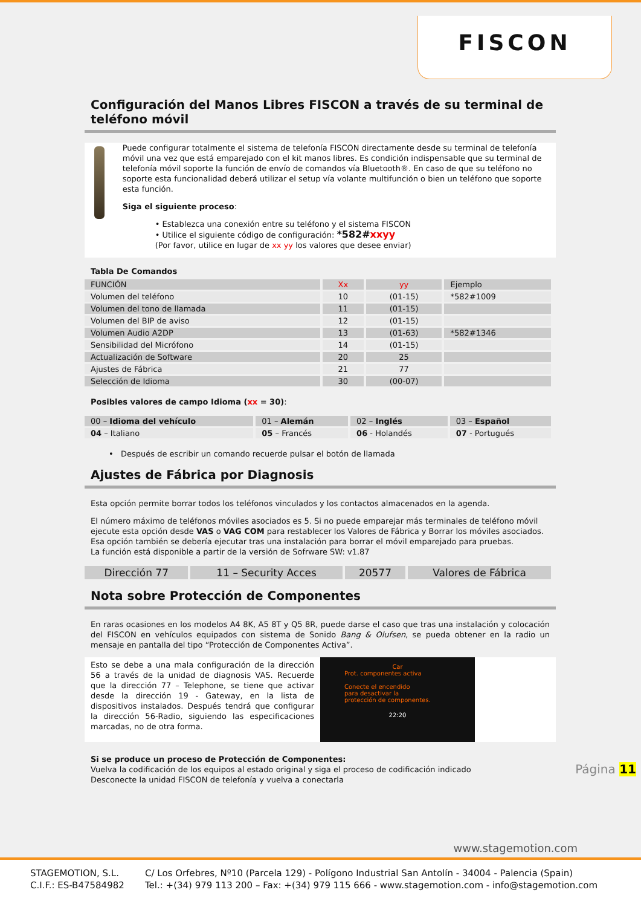FISCON
Configuración del Manos Libres FISCON a través de su terminal de teléfono móvil
Puede configurar totalmente el sistema de telefonía FISCON directamente desde su terminal de telefonía móvil una vez que está emparejado con el kit manos libres. Es condición indispensable que su terminal de telefonía móvil soporte la función de envío de comandos vía Bluetooth®. En caso de que su teléfono no soporte esta funcionalidad deberá utilizar el setup vía volante multifunción o bien un teléfono que soporte esta función.
Siga el siguiente proceso:
• Establezca una conexión entre su teléfono y el sistema FISCON
• Utilice el siguiente código de configuración: *582#xxyy
(Por favor, utilice en lugar de xx yy los valores que desee enviar)
Tabla De Comandos
| FUNCIÓN | Xx | yy | Ejemplo |
| --- | --- | --- | --- |
| Volumen del teléfono | 10 | (01-15) | *582#1009 |
| Volumen del tono de llamada | 11 | (01-15) | |
| Volumen del BIP de aviso | 12 | (01-15) | |
| Volumen Audio A2DP | 13 | (01-63) | *582#1346 |
| Sensibilidad del Micrófono | 14 | (01-15) | |
| Actualización de Software | 20 | 25 | |
| Ajustes de Fábrica | 21 | 77 | |
| Selección de Idioma | 30 | (00-07) | |
Posibles valores de campo Idioma (xx = 30):
| 00 – Idioma del vehículo | 01 – Alemán | 02 – Inglés | 03 – Español |
| 04 – Italiano | 05 – Francés | 06 - Holandés | 07 - Portugués |
• Después de escribir un comando recuerde pulsar el botón de llamada
Ajustes de Fábrica por Diagnosis
Esta opción permite borrar todos los teléfonos vinculados y los contactos almacenados en la agenda.
El número máximo de teléfonos móviles asociados es 5. Si no puede emparejar más terminales de teléfono móvil ejecute esta opción desde VAS o VAG COM para restablecer los Valores de Fábrica y Borrar los móviles asociados. Esa opción también se debería ejecutar tras una instalación para borrar el móvil emparejado para pruebas.
La función está disponible a partir de la versión de Sofrware SW: v1.87
| Dirección 77 | 11 – Security Acces | 20577 | Valores de Fábrica |
Nota sobre Protección de Componentes
En raras ocasiones en los modelos A4 8K, A5 8T y Q5 8R, puede darse el caso que tras una instalación y colocación del FISCON en vehículos equipados con sistema de Sonido Bang & Olufsen, se pueda obtener en la radio un mensaje en pantalla del tipo “Protección de Componentes Activa”.
Esto se debe a una mala configuración de la dirección 56 a través de la unidad de diagnosis VAS. Recuerde que la dirección 77 – Telephone, se tiene que activar desde la dirección 19 - Gateway, en la lista de dispositivos instalados. Después tendrá que configurar la dirección 56-Radio, siguiendo las especificaciones marcadas, no de otra forma.
Car
Prot. componentes activa
Conecte el encendido
para desactivar la
protección de componentes.
22:20
Si se produce un proceso de Protección de Componentes:
Vuelva la codificación de los equipos al estado original y siga el proceso de codificación indicado
Desconecte la unidad FISCON de telefonía y vuelva a conectarla
Página 11
www.stagemotion.com
STAGEMOTION, S.L.
C.I.F.: ES-B47584982
C/ Los Orfebres, Nº10 (Parcela 129) - Polígono Industrial San Antolín - 34004 - Palencia (Spain)
Tel.: +(34) 979 113 200 – Fax: +(34) 979 115 666 - www.stagemotion.com - info@stagemotion.com